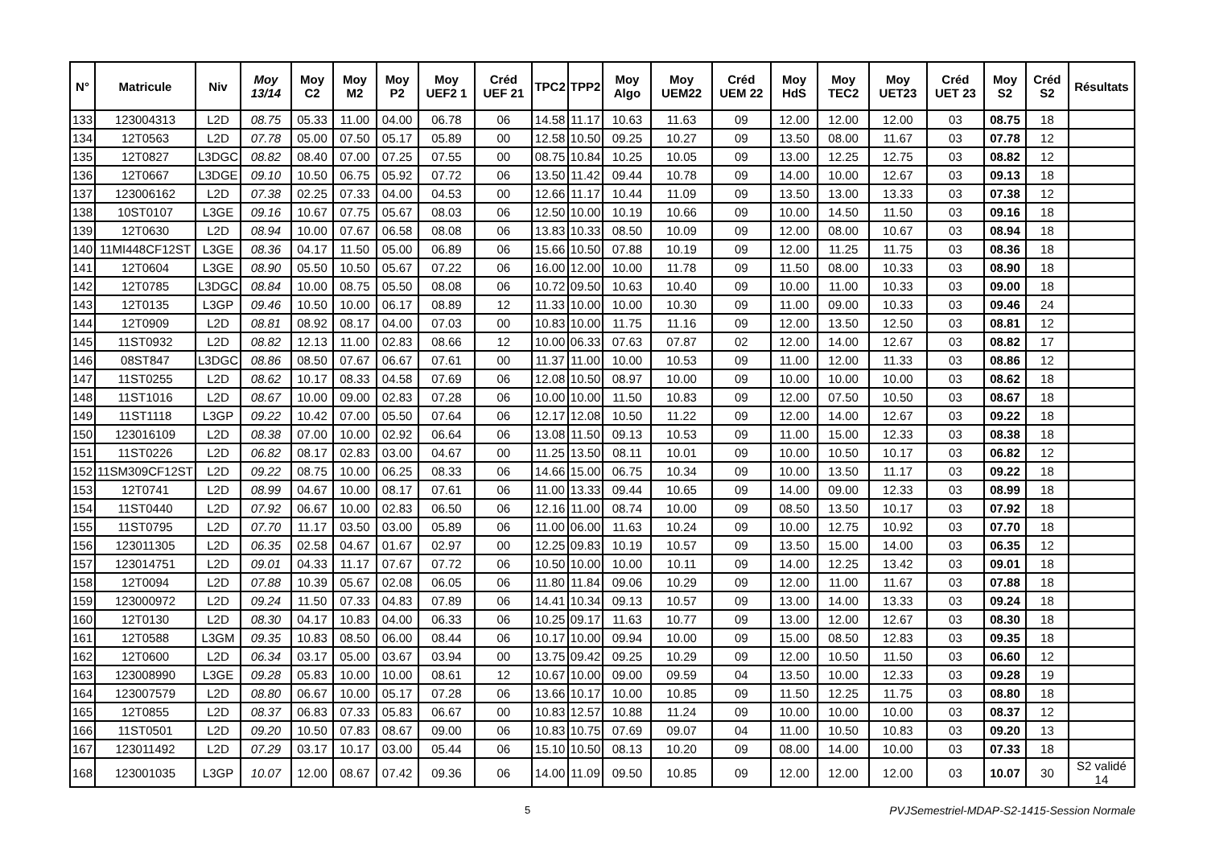| N° | Matricule | Niv | Moy 13/14 | Moy C2 | Moy M2 | Moy P2 | Moy UEF2 1 | Créd UEF 21 | TPC2 | TPP2 | Moy Algo | Moy UEM22 | Créd UEM 22 | Moy HdS | Moy TEC2 | Moy UET23 | Créd UET 23 | Moy S2 | Créd S2 | Résultats |
| --- | --- | --- | --- | --- | --- | --- | --- | --- | --- | --- | --- | --- | --- | --- | --- | --- | --- | --- | --- | --- |
| 133 | 123004313 | L2D | 08.75 | 05.33 | 11.00 | 04.00 | 06.78 | 06 | 14.58 | 11.17 | 10.63 | 11.63 | 09 | 12.00 | 12.00 | 12.00 | 03 | 08.75 | 18 | |
| 134 | 12T0563 | L2D | 07.78 | 05.00 | 07.50 | 05.17 | 05.89 | 00 | 12.58 | 10.50 | 09.25 | 10.27 | 09 | 13.50 | 08.00 | 11.67 | 03 | 07.78 | 12 | |
| 135 | 12T0827 | L3DGC | 08.82 | 08.40 | 07.00 | 07.25 | 07.55 | 00 | 08.75 | 10.84 | 10.25 | 10.05 | 09 | 13.00 | 12.25 | 12.75 | 03 | 08.82 | 12 | |
| 136 | 12T0667 | L3DGE | 09.10 | 10.50 | 06.75 | 05.92 | 07.72 | 06 | 13.50 | 11.42 | 09.44 | 10.78 | 09 | 14.00 | 10.00 | 12.67 | 03 | 09.13 | 18 | |
| 137 | 123006162 | L2D | 07.38 | 02.25 | 07.33 | 04.00 | 04.53 | 00 | 12.66 | 11.17 | 10.44 | 11.09 | 09 | 13.50 | 13.00 | 13.33 | 03 | 07.38 | 12 | |
| 138 | 10ST0107 | L3GE | 09.16 | 10.67 | 07.75 | 05.67 | 08.03 | 06 | 12.50 | 10.00 | 10.19 | 10.66 | 09 | 10.00 | 14.50 | 11.50 | 03 | 09.16 | 18 | |
| 139 | 12T0630 | L2D | 08.94 | 10.00 | 07.67 | 06.58 | 08.08 | 06 | 13.83 | 10.33 | 08.50 | 10.09 | 09 | 12.00 | 08.00 | 10.67 | 03 | 08.94 | 18 | |
| 140 | 11MI448CF12ST | L3GE | 08.36 | 04.17 | 11.50 | 05.00 | 06.89 | 06 | 15.66 | 10.50 | 07.88 | 10.19 | 09 | 12.00 | 11.25 | 11.75 | 03 | 08.36 | 18 | |
| 141 | 12T0604 | L3GE | 08.90 | 05.50 | 10.50 | 05.67 | 07.22 | 06 | 16.00 | 12.00 | 10.00 | 11.78 | 09 | 11.50 | 08.00 | 10.33 | 03 | 08.90 | 18 | |
| 142 | 12T0785 | L3DGC | 08.84 | 10.00 | 08.75 | 05.50 | 08.08 | 06 | 10.72 | 09.50 | 10.63 | 10.40 | 09 | 10.00 | 11.00 | 10.33 | 03 | 09.00 | 18 | |
| 143 | 12T0135 | L3GP | 09.46 | 10.50 | 10.00 | 06.17 | 08.89 | 12 | 11.33 | 10.00 | 10.00 | 10.30 | 09 | 11.00 | 09.00 | 10.33 | 03 | 09.46 | 24 | |
| 144 | 12T0909 | L2D | 08.81 | 08.92 | 08.17 | 04.00 | 07.03 | 00 | 10.83 | 10.00 | 11.75 | 11.16 | 09 | 12.00 | 13.50 | 12.50 | 03 | 08.81 | 12 | |
| 145 | 11ST0932 | L2D | 08.82 | 12.13 | 11.00 | 02.83 | 08.66 | 12 | 10.00 | 06.33 | 07.63 | 07.87 | 02 | 12.00 | 14.00 | 12.67 | 03 | 08.82 | 17 | |
| 146 | 08ST847 | L3DGC | 08.86 | 08.50 | 07.67 | 06.67 | 07.61 | 00 | 11.37 | 11.00 | 10.00 | 10.53 | 09 | 11.00 | 12.00 | 11.33 | 03 | 08.86 | 12 | |
| 147 | 11ST0255 | L2D | 08.62 | 10.17 | 08.33 | 04.58 | 07.69 | 06 | 12.08 | 10.50 | 08.97 | 10.00 | 09 | 10.00 | 10.00 | 10.00 | 03 | 08.62 | 18 | |
| 148 | 11ST1016 | L2D | 08.67 | 10.00 | 09.00 | 02.83 | 07.28 | 06 | 10.00 | 10.00 | 11.50 | 10.83 | 09 | 12.00 | 07.50 | 10.50 | 03 | 08.67 | 18 | |
| 149 | 11ST1118 | L3GP | 09.22 | 10.42 | 07.00 | 05.50 | 07.64 | 06 | 12.17 | 12.08 | 10.50 | 11.22 | 09 | 12.00 | 14.00 | 12.67 | 03 | 09.22 | 18 | |
| 150 | 123016109 | L2D | 08.38 | 07.00 | 10.00 | 02.92 | 06.64 | 06 | 13.08 | 11.50 | 09.13 | 10.53 | 09 | 11.00 | 15.00 | 12.33 | 03 | 08.38 | 18 | |
| 151 | 11ST0226 | L2D | 06.82 | 08.17 | 02.83 | 03.00 | 04.67 | 00 | 11.25 | 13.50 | 08.11 | 10.01 | 09 | 10.00 | 10.50 | 10.17 | 03 | 06.82 | 12 | |
| 152 | 11SM309CF12ST | L2D | 09.22 | 08.75 | 10.00 | 06.25 | 08.33 | 06 | 14.66 | 15.00 | 06.75 | 10.34 | 09 | 10.00 | 13.50 | 11.17 | 03 | 09.22 | 18 | |
| 153 | 12T0741 | L2D | 08.99 | 04.67 | 10.00 | 08.17 | 07.61 | 06 | 11.00 | 13.33 | 09.44 | 10.65 | 09 | 14.00 | 09.00 | 12.33 | 03 | 08.99 | 18 | |
| 154 | 11ST0440 | L2D | 07.92 | 06.67 | 10.00 | 02.83 | 06.50 | 06 | 12.16 | 11.00 | 08.74 | 10.00 | 09 | 08.50 | 13.50 | 10.17 | 03 | 07.92 | 18 | |
| 155 | 11ST0795 | L2D | 07.70 | 11.17 | 03.50 | 03.00 | 05.89 | 06 | 11.00 | 06.00 | 11.63 | 10.24 | 09 | 10.00 | 12.75 | 10.92 | 03 | 07.70 | 18 | |
| 156 | 123011305 | L2D | 06.35 | 02.58 | 04.67 | 01.67 | 02.97 | 00 | 12.25 | 09.83 | 10.19 | 10.57 | 09 | 13.50 | 15.00 | 14.00 | 03 | 06.35 | 12 | |
| 157 | 123014751 | L2D | 09.01 | 04.33 | 11.17 | 07.67 | 07.72 | 06 | 10.50 | 10.00 | 10.00 | 10.11 | 09 | 14.00 | 12.25 | 13.42 | 03 | 09.01 | 18 | |
| 158 | 12T0094 | L2D | 07.88 | 10.39 | 05.67 | 02.08 | 06.05 | 06 | 11.80 | 11.84 | 09.06 | 10.29 | 09 | 12.00 | 11.00 | 11.67 | 03 | 07.88 | 18 | |
| 159 | 123000972 | L2D | 09.24 | 11.50 | 07.33 | 04.83 | 07.89 | 06 | 14.41 | 10.34 | 09.13 | 10.57 | 09 | 13.00 | 14.00 | 13.33 | 03 | 09.24 | 18 | |
| 160 | 12T0130 | L2D | 08.30 | 04.17 | 10.83 | 04.00 | 06.33 | 06 | 10.25 | 09.17 | 11.63 | 10.77 | 09 | 13.00 | 12.00 | 12.67 | 03 | 08.30 | 18 | |
| 161 | 12T0588 | L3GM | 09.35 | 10.83 | 08.50 | 06.00 | 08.44 | 06 | 10.17 | 10.00 | 09.94 | 10.00 | 09 | 15.00 | 08.50 | 12.83 | 03 | 09.35 | 18 | |
| 162 | 12T0600 | L2D | 06.34 | 03.17 | 05.00 | 03.67 | 03.94 | 00 | 13.75 | 09.42 | 09.25 | 10.29 | 09 | 12.00 | 10.50 | 11.50 | 03 | 06.60 | 12 | |
| 163 | 123008990 | L3GE | 09.28 | 05.83 | 10.00 | 10.00 | 08.61 | 12 | 10.67 | 10.00 | 09.00 | 09.59 | 04 | 13.50 | 10.00 | 12.33 | 03 | 09.28 | 19 | |
| 164 | 123007579 | L2D | 08.80 | 06.67 | 10.00 | 05.17 | 07.28 | 06 | 13.66 | 10.17 | 10.00 | 10.85 | 09 | 11.50 | 12.25 | 11.75 | 03 | 08.80 | 18 | |
| 165 | 12T0855 | L2D | 08.37 | 06.83 | 07.33 | 05.83 | 06.67 | 00 | 10.83 | 12.57 | 10.88 | 11.24 | 09 | 10.00 | 10.00 | 10.00 | 03 | 08.37 | 12 | |
| 166 | 11ST0501 | L2D | 09.20 | 10.50 | 07.83 | 08.67 | 09.00 | 06 | 10.83 | 10.75 | 07.69 | 09.07 | 04 | 11.00 | 10.50 | 10.83 | 03 | 09.20 | 13 | |
| 167 | 123011492 | L2D | 07.29 | 03.17 | 10.17 | 03.00 | 05.44 | 06 | 15.10 | 10.50 | 08.13 | 10.20 | 09 | 08.00 | 14.00 | 10.00 | 03 | 07.33 | 18 | |
| 168 | 123001035 | L3GP | 10.07 | 12.00 | 08.67 | 07.42 | 09.36 | 06 | 14.00 | 11.09 | 09.50 | 10.85 | 09 | 12.00 | 12.00 | 12.00 | 03 | 10.07 | 30 | S2 validé 14 |
5 PVJSemestriel-MDAP-S2-1415-Session Normale